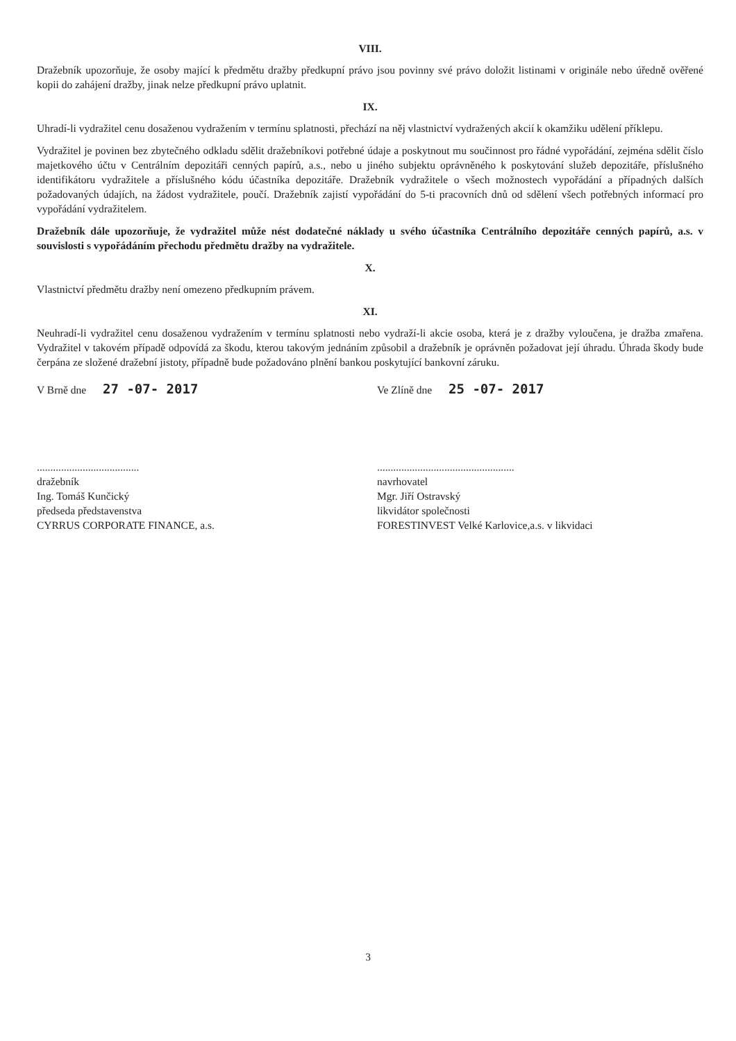VIII.
Dražebník upozorňuje, že osoby mající k předmětu dražby předkupní právo jsou povinny své právo doložit listinami v originále nebo úředně ověřené kopii do zahájení dražby, jinak nelze předkupní právo uplatnit.
IX.
Uhradí-li vydražitel cenu dosaženou vydražením v termínu splatnosti, přechází na něj vlastnictví vydražených akcií k okamžiku udělení příklepu.
Vydražitel je povinen bez zbytečného odkladu sdělit dražebníkovi potřebné údaje a poskytnout mu součinnost pro řádné vypořádání, zejména sdělit číslo majetkového účtu v Centrálním depozitáři cenných papírů, a.s., nebo u jiného subjektu oprávněného k poskytování služeb depozitáře, příslušného identifikátoru vydražitele a příslušného kódu účastníka depozitáře. Dražebník vydražitele o všech možnostech vypořádání a případných dalších požadovaných údajích, na žádost vydražitele, poučí. Dražebník zajistí vypořádání do 5-ti pracovních dnů od sdělení všech potřebných informací pro vypořádání vydražitelem.
Dražebník dále upozorňuje, že vydražitel může nést dodatečné náklady u svého účastníka Centrálního depozitáře cenných papírů, a.s. v souvislosti s vypořádáním přechodu předmětu dražby na vydražitele.
X.
Vlastnictví předmětu dražby není omezeno předkupním právem.
XI.
Neuhradí-li vydražitel cenu dosaženou vydražením v termínu splatnosti nebo vydraží-li akcie osoba, která je z dražby vyloučena, je dražba zmařena. Vydražitel v takovém případě odpovídá za škodu, kterou takovým jednáním způsobil a dražebník je oprávněn požadovat její úhradu. Úhrada škody bude čerpána ze složené dražební jistoty, případně bude požadováno plnění bankou poskytující bankovní záruku.
V Brně dne 27 -07- 2017
......................................
dražebník
Ing. Tomáš Kunčický
předseda představenstva
CYRRUS CORPORATE FINANCE, a.s.
Ve Zlíně dne 25 -07- 2017
...................................................
navrhovatel
Mgr. Jiří Ostravský
likvidátor společnosti
FORESTINVEST Velké Karlovice,a.s. v likvidaci
3